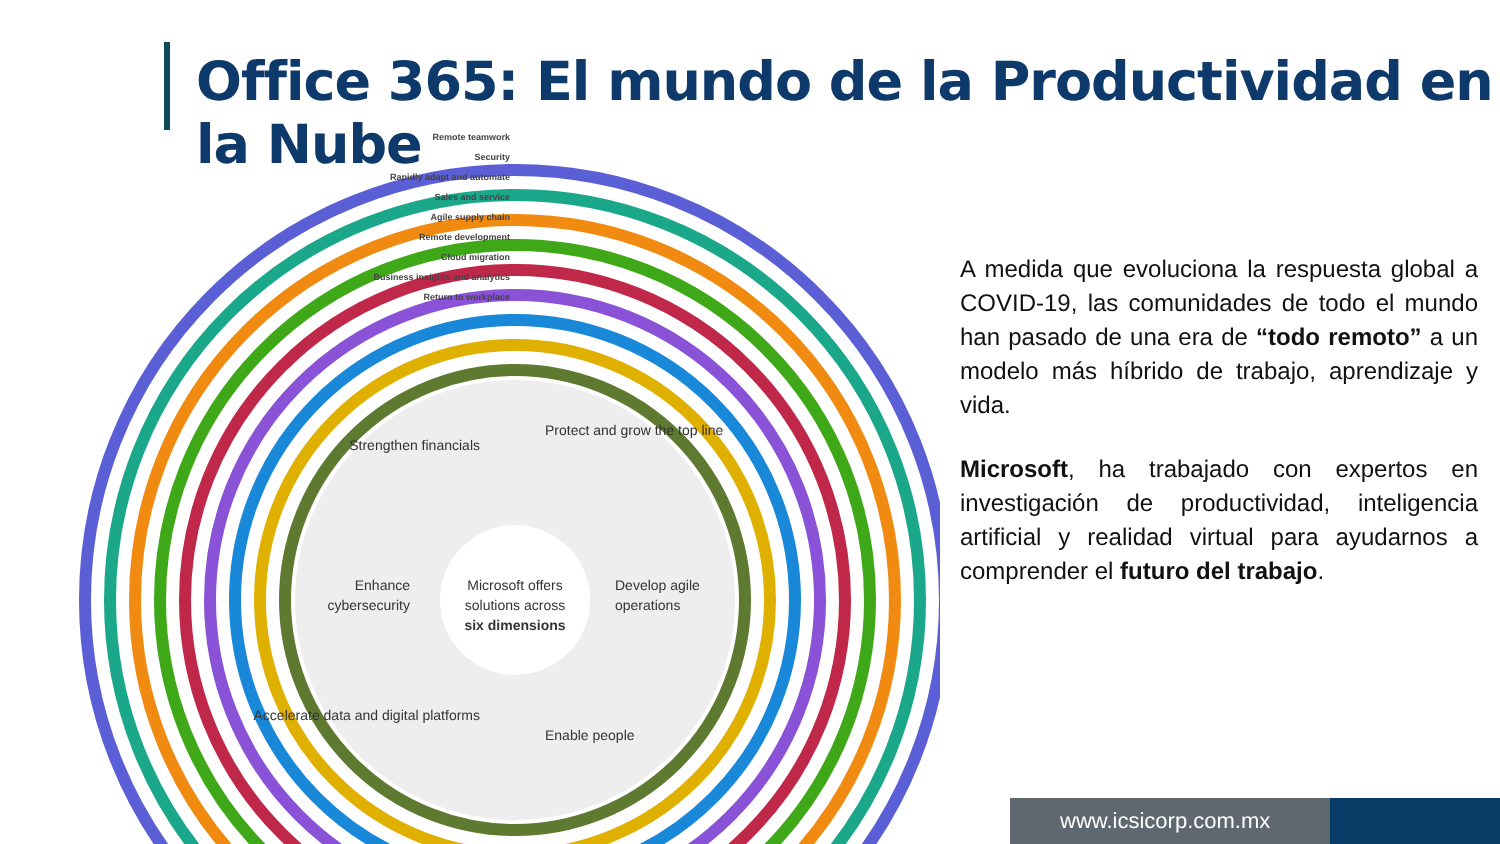Office 365: El mundo de la Productividad en la Nube
Strengthen financials
Protect and grow the top line
Enhance
cybersecurity
Microsoft offers
solutions across
six dimensions
Develop agile
operations
Accelerate data and digital platforms
Enable people
Remote teamwork
Security
Rapidly adapt and automate
Sales and service
Agile supply chain
Remote development
Cloud migration
Business insights and analytics
Return to workplace
A medida que evoluciona la respuesta global a COVID-19, las comunidades de todo el mundo han pasado de una era de “todo remoto” a un modelo más híbrido de trabajo, aprendizaje y vida.
Microsoft, ha trabajado con expertos en investigación de productividad, inteligencia artificial y realidad virtual para ayudarnos a comprender el futuro del trabajo.
www.icsicorp.com.mx